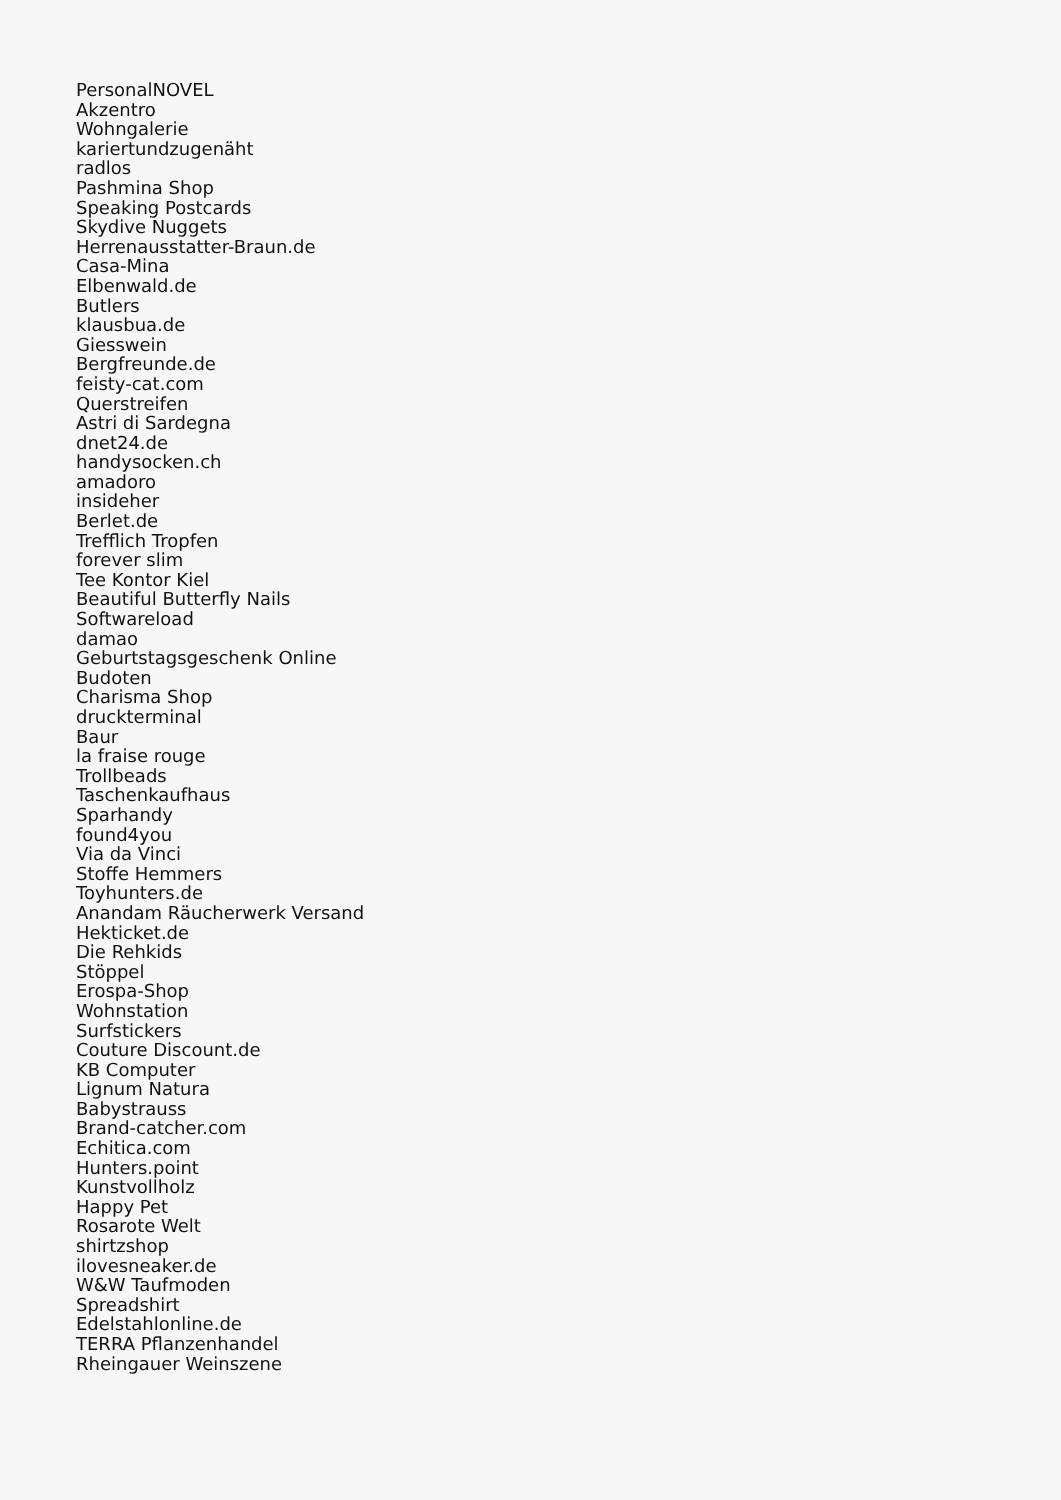PersonalNOVEL
Akzentro
Wohngalerie
kariertundzugenäht
radlos
Pashmina Shop
Speaking Postcards
Skydive Nuggets
Herrenausstatter-Braun.de
Casa-Mina
Elbenwald.de
Butlers
klausbua.de
Giesswein
Bergfreunde.de
feisty-cat.com
Querstreifen
Astri di Sardegna
dnet24.de
handysocken.ch
amadoro
insideher
Berlet.de
Trefflich Tropfen
forever slim
Tee Kontor Kiel
Beautiful Butterfly Nails
Softwareload
damao
Geburtstagsgeschenk Online
Budoten
Charisma Shop
druckterminal
Baur
la fraise rouge
Trollbeads
Taschenkaufhaus
Sparhandy
found4you
Via da Vinci
Stoffe Hemmers
Toyhunters.de
Anandam Räucherwerk Versand
Hekticket.de
Die Rehkids
Stöppel
Erospa-Shop
Wohnstation
Surfstickers
Couture Discount.de
KB Computer
Lignum Natura
Babystrauss
Brand-catcher.com
Echitica.com
Hunters.point
Kunstvollholz
Happy Pet
Rosarote Welt
shirtzshop
ilovesneaker.de
W&W Taufmoden
Spreadshirt
Edelstahlonline.de
TERRA Pflanzenhandel
Rheingauer Weinszene